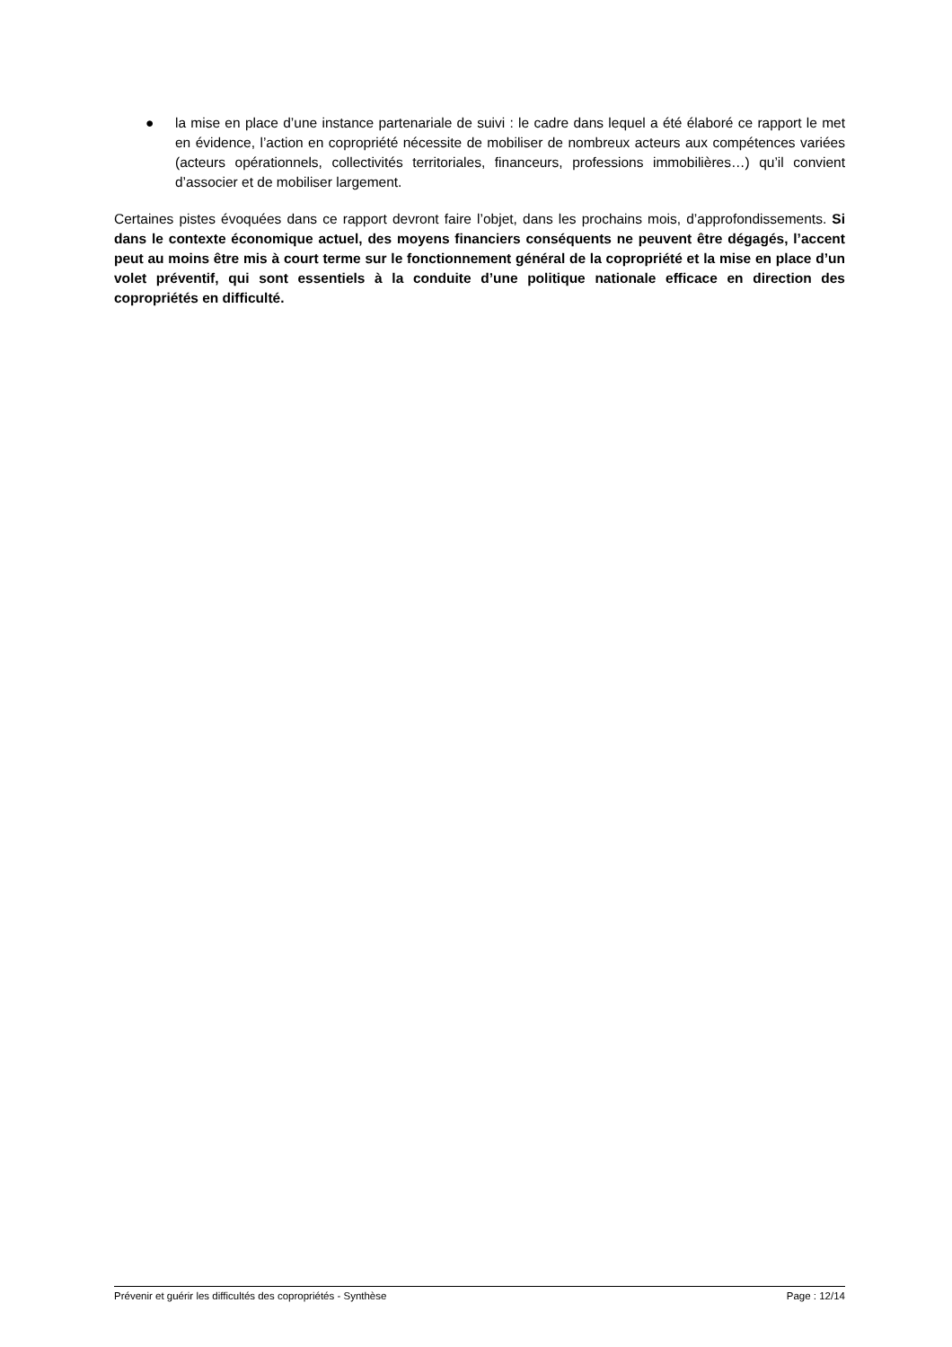● la mise en place d’une instance partenariale de suivi : le cadre dans lequel a été élaboré ce rapport le met en évidence, l’action en copropriété nécessite de mobiliser de nombreux acteurs aux compétences variées (acteurs opérationnels, collectivités territoriales, financeurs, professions immobilières…) qu’il convient d’associer et de mobiliser largement.
Certaines pistes évoquées dans ce rapport devront faire l’objet, dans les prochains mois, d’approfondissements. Si dans le contexte économique actuel, des moyens financiers conséquents ne peuvent être dégagés, l’accent peut au moins être mis à court terme sur le fonctionnement général de la copropriété et la mise en place d’un volet préventif, qui sont essentiels à la conduite d’une politique nationale efficace en direction des copropriétés en difficulté.
Prévenir et guérir les difficultés des copropriétés - Synthèse Page : 12/14